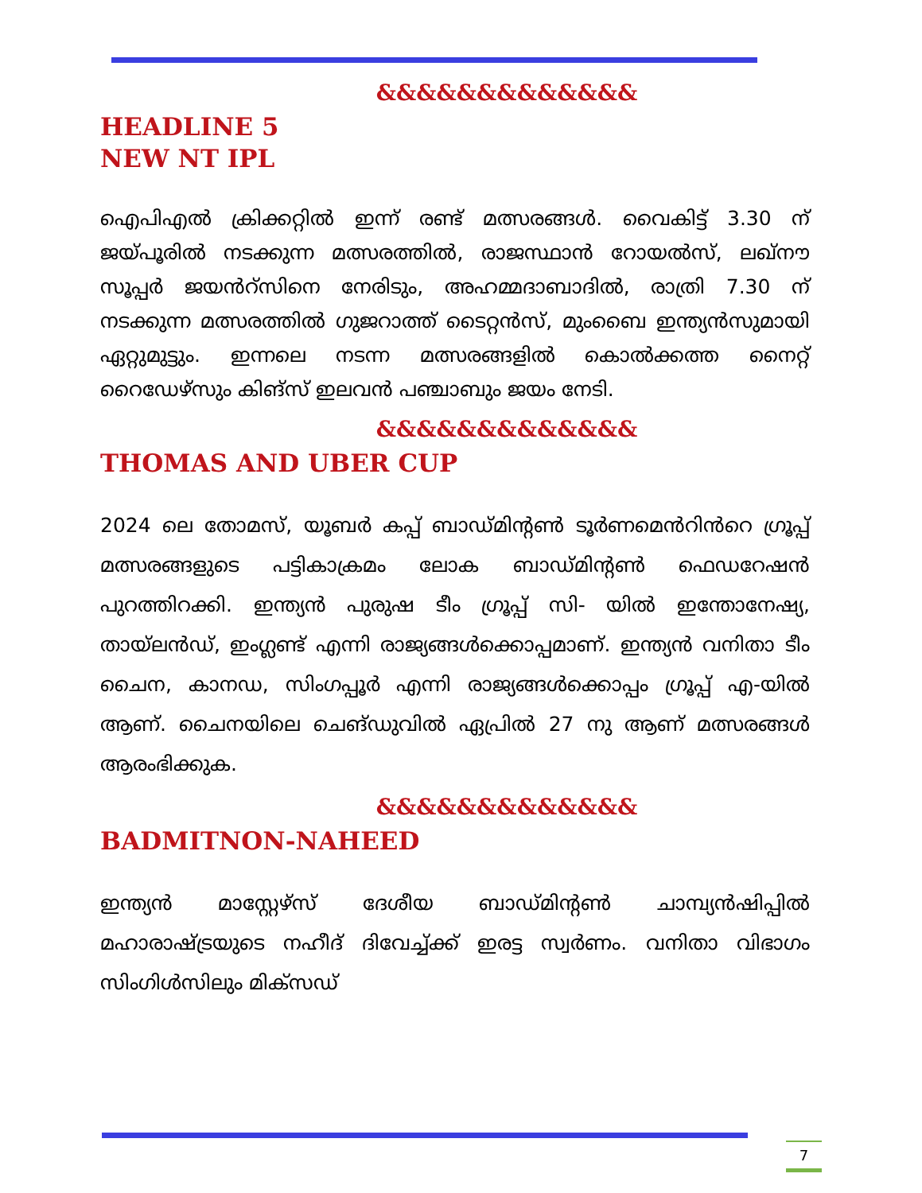&&&&&&&&&&&&&
HEADLINE 5
NEW NT IPL
ഐപിഎൽ ക്രിക്കറ്റിൽ ഇന്ന് രണ്ട് മത്സരങ്ങൾ. വൈകിട്ട് 3.30 ന് ജയ്പൂരിൽ നടക്കുന്ന മത്സരത്തിൽ, രാജസ്ഥാൻ റോയൽസ്, ലഖ്നൗ സൂപ്പർ ജയൻറ്സിനെ നേരിടും, അഹമ്മദാബാദിൽ, രാത്രി 7.30 ന് നടക്കുന്ന മത്സരത്തിൽ ഗുജറാത്ത് ടൈറ്റൻസ്, മുംബൈ ഇന്ത്യൻസുമായി ഏറ്റുമുട്ടും. ഇന്നലെ നടന്ന മത്സരങ്ങളിൽ കൊൽക്കത്ത നൈറ്റ് റൈഡേഴ്സും കിങ്സ് ഇലവൻ പഞ്ചാബും ജയം നേടി.
&&&&&&&&&&&&&
THOMAS AND UBER CUP
2024 ലെ തോമസ്, യൂബർ കപ്പ് ബാഡ്മിൻ്റൺ ടൂർണമെൻറിൻറെ ഗ്രൂപ്പ് മത്സരങ്ങളുടെ പട്ടികാക്രമം ലോക ബാഡ്മിൻ്റൺ ഫെഡറേഷൻ പുറത്തിറക്കി. ഇന്ത്യൻ പുരുഷ ടീം ഗ്രൂപ്പ് സി- യിൽ ഇന്തോനേഷ്യ, തായ്‌ലൻഡ്, ഇംഗ്ലണ്ട് എന്നി രാജ്യങ്ങൾക്കൊപ്പമാണ്. ഇന്ത്യൻ വനിതാ ടീം ചൈന, കാനഡ, സിംഗപ്പൂർ എന്നി രാജ്യങ്ങൾക്കൊപ്പം ഗ്രൂപ്പ് എ-യിൽ ആണ്. ചൈനയിലെ ചെങ്ഡുവിൽ ഏപ്രിൽ 27 നു ആണ് മത്സരങ്ങൾ ആരംഭിക്കുക.
&&&&&&&&&&&&&
BADMITNON-NAHEED
ഇന്ത്യൻ മാസ്റ്റേഴ്സ് ദേശീയ ബാഡ്മിൻ്റൺ ചാമ്പ്യൻഷിപ്പിൽ മഹാരാഷ്ട്രയുടെ നഹീദ് ദിവേച്ച്ക്ക് ഇരട്ട സ്വർണം. വനിതാ വിഭാഗം സിംഗിൾസിലും മിക്സഡ്
7